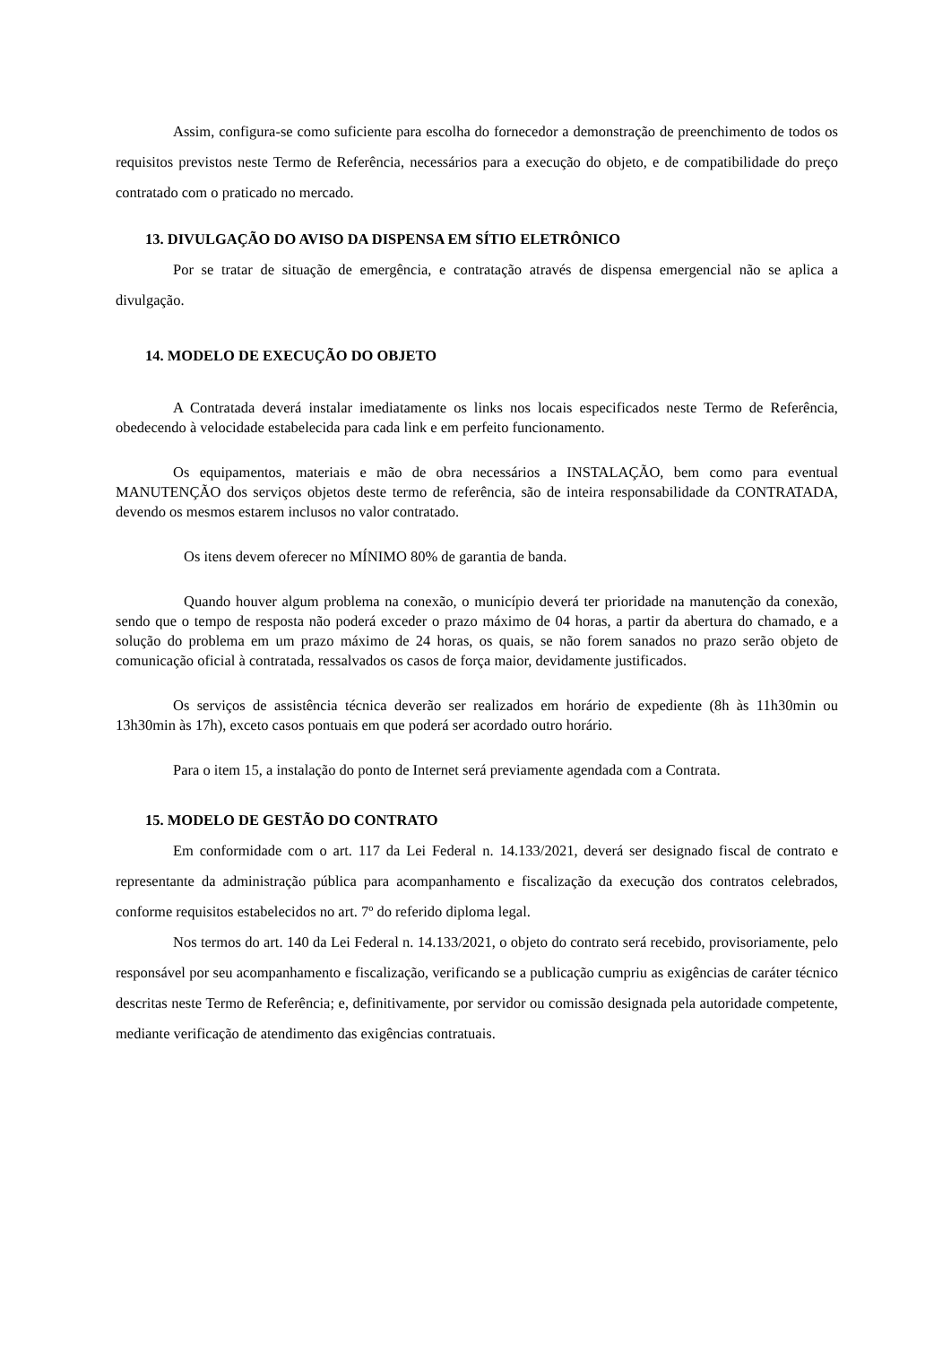Assim, configura-se como suficiente para escolha do fornecedor a demonstração de preenchimento de todos os requisitos previstos neste Termo de Referência, necessários para a execução do objeto, e de compatibilidade do preço contratado com o praticado no mercado.
13. DIVULGAÇÃO DO AVISO DA DISPENSA EM SÍTIO ELETRÔNICO
Por se tratar de situação de emergência, e contratação através de dispensa emergencial não se aplica a divulgação.
14. MODELO DE EXECUÇÃO DO OBJETO
A Contratada deverá instalar imediatamente os links nos locais especificados neste Termo de Referência, obedecendo à velocidade estabelecida para cada link e em perfeito funcionamento.
Os equipamentos, materiais e mão de obra necessários a INSTALAÇÃO, bem como para eventual MANUTENÇÃO dos serviços objetos deste termo de referência, são de inteira responsabilidade da CONTRATADA, devendo os mesmos estarem inclusos no valor contratado.
Os itens devem oferecer no MÍNIMO 80% de garantia de banda.
Quando houver algum problema na conexão, o município deverá ter prioridade na manutenção da conexão, sendo que o tempo de resposta não poderá exceder o prazo máximo de 04 horas, a partir da abertura do chamado, e a solução do problema em um prazo máximo de 24 horas, os quais, se não forem sanados no prazo serão objeto de comunicação oficial à contratada, ressalvados os casos de força maior, devidamente justificados.
Os serviços de assistência técnica deverão ser realizados em horário de expediente (8h às 11h30min ou 13h30min às 17h), exceto casos pontuais em que poderá ser acordado outro horário.
Para o item 15, a instalação do ponto de Internet será previamente agendada com a Contrata.
15. MODELO DE GESTÃO DO CONTRATO
Em conformidade com o art. 117 da Lei Federal n. 14.133/2021, deverá ser designado fiscal de contrato e representante da administração pública para acompanhamento e fiscalização da execução dos contratos celebrados, conforme requisitos estabelecidos no art. 7º do referido diploma legal.
Nos termos do art. 140 da Lei Federal n. 14.133/2021, o objeto do contrato será recebido, provisoriamente, pelo responsável por seu acompanhamento e fiscalização, verificando se a publicação cumpriu as exigências de caráter técnico descritas neste Termo de Referência; e, definitivamente, por servidor ou comissão designada pela autoridade competente, mediante verificação de atendimento das exigências contratuais.